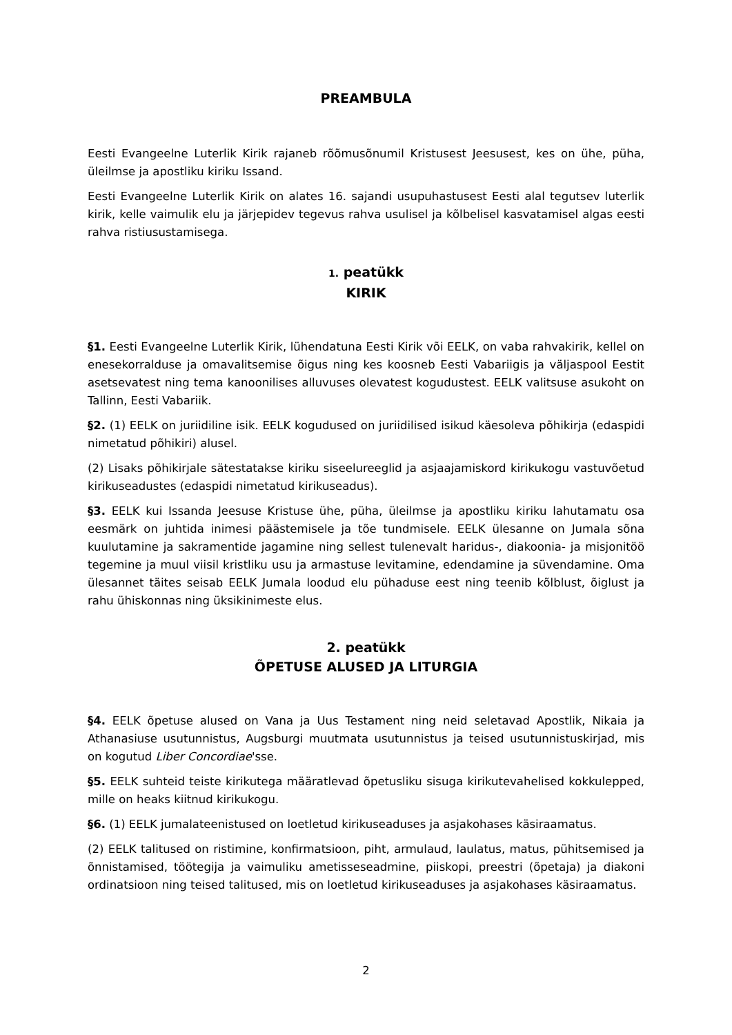PREAMBULA
Eesti Evangeelne Luterlik Kirik rajaneb rõõmusõnumil Kristusest Jeesusest, kes on ühe, püha, üleilmse ja apostliku kiriku Issand.
Eesti Evangeelne Luterlik Kirik on alates 16. sajandi usupuhastusest Eesti alal tegutsev luterlik kirik, kelle vaimulik elu ja järjepidev tegevus rahva usulisel ja kõlbelisel kasvatamisel algas eesti rahva ristiusustamisega.
1. peatükk
KIRIK
§1. Eesti Evangeelne Luterlik Kirik, lühendatuna Eesti Kirik või EELK, on vaba rahvakirik, kellel on enesekorralduse ja omavalitsemise õigus ning kes koosneb Eesti Vabariigis ja väljaspool Eestit asetsevatest ning tema kanoonilises alluvuses olevatest kogudustest. EELK valitsuse asukoht on Tallinn, Eesti Vabariik.
§2. (1) EELK on juriidiline isik. EELK kogudused on juriidilised isikud käesoleva põhikirja (edaspidi nimetatud põhikiri) alusel.
(2) Lisaks põhikirjale sätestatakse kiriku siseelureeglid ja asjaajamiskord kirikukogu vastuvõetud kirikuseadustes (edaspidi nimetatud kirikuseadus).
§3. EELK kui Issanda Jeesuse Kristuse ühe, püha, üleilmse ja apostliku kiriku lahutamatu osa eesmärk on juhtida inimesi päästemisele ja tõe tundmisele. EELK ülesanne on Jumala sõna kuulutamine ja sakramentide jagamine ning sellest tulenevalt haridus-, diakoonia- ja misjonitöö tegemine ja muul viisil kristliku usu ja armastuse levitamine, edendamine ja süvendamine. Oma ülesannet täites seisab EELK Jumala loodud elu pühaduse eest ning teenib kõlblust, õiglust ja rahu ühiskonnas ning üksikinimeste elus.
2. peatükk
ÕPETUSE ALUSED JA LITURGIA
§4. EELK õpetuse alused on Vana ja Uus Testament ning neid seletavad Apostlik, Nikaia ja Athanasiuse usutunnistus, Augsburgi muutmata usutunnistus ja teised usutunnistuskirjad, mis on kogutud Liber Concordiae'sse.
§5. EELK suhteid teiste kirikutega määratlevad õpetusliku sisuga kirikutevahelised kokkulepped, mille on heaks kiitnud kirikukogu.
§6. (1) EELK jumalateenistused on loetletud kirikuseaduses ja asjakohases käsiraamatus.
(2) EELK talitused on ristimine, konfirmatsioon, piht, armulaud, laulatus, matus, pühitsemised ja õnnistamised, töötegija ja vaimuliku ametisseseadmine, piiskopi, preestri (õpetaja) ja diakoni ordinatsioon ning teised talitused, mis on loetletud kirikuseaduses ja asjakohases käsiraamatus.
2